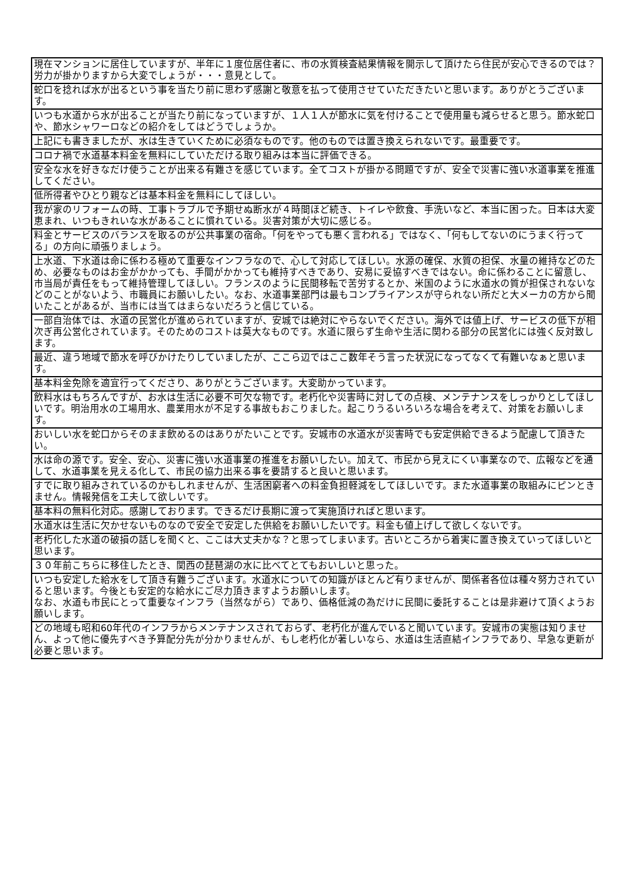| 現在マンションに居住していますが、半年に１度位居住者に、市の水質検査結果情報を開示して頂けたら住民が安心できるのでは？労力が掛かりますから大変でしょうが・・・意見として。 |
| 蛇口を捻れば水が出るという事を当たり前に思わず感謝と敬意を払って使用させていただきたいと思います。ありがとうございます。 |
| いつも水道から水が出ることが当たり前になっていますが、１人１人が節水に気を付けることで使用量も減らせると思う。節水蛇口や、節水シャワーロなどの紹介をしてはどうでしょうか。 |
| 上記にも書きましたが、水は生きていくために必須なものです。他のものでは置き換えられないです。最重要です。 |
| コロナ禍で水道基本料金を無料にしていただける取り組みは本当に評価できる。 |
| 安全な水を好きなだけ使うことが出来る有難さを感じています。全てコストが掛かる問題ですが、安全で災害に強い水道事業を推進してください。 |
| 低所得者やひとり親などは基本料金を無料にしてほしい。 |
| 我が家のリフォームの時、工事トラブルで予期せぬ断水が４時間ほど続き、トイレや飲食、手洗いなど、本当に困った。日本は大変恵まれ、いつもきれいな水があることに慣れている。災害対策が大切に感じる。 |
| 料金とサービスのバランスを取るのが公共事業の宿命。「何をやっても悪く言われる」ではなく、「何もしてないのにうまく行ってる」の方向に頑張りましょう。 |
| 上水道、下水道は命に係わる極めて重要なインフラなので、心して対応してほしい。水源の確保、水質の担保、水量の維持などのため、必要なものはお金がかかっても、手間がかかっても維持すべきであり、安易に妥協すべきではない。命に係わることに留意し、市当局が責任をもって維持管理してほしい。フランスのように民間移転で苦労するとか、米国のように水道水の質が担保されないなどのことがないよう、市職員にお願いしたい。なお、水道事業部門は最もコンプライアンスが守られない所だと大メーカの方から聞いたことがあるが、当市には当てはまらないだろうと信じている。 |
| 一部自治体では、水道の民営化が進められていますが、安城では絶対にやらないでください。海外では値上げ、サービスの低下が相次ぎ再公営化されています。そのためのコストは莫大なものです。水道に限らず生命や生活に関わる部分の民営化には強く反対致します。 |
| 最近、違う地域で節水を呼びかけたりしていましたが、ここら辺ではここ数年そう言った状況になってなくて有難いなぁと思います。 |
| 基本料金免除を適宜行ってくださり、ありがとうございます。大変助かっています。 |
| 飲料水はもちろんですが、お水は生活に必要不可欠な物です。老朽化や災害時に対しての点検、メンテナンスをしっかりとしてほしいです。明治用水の工場用水、農業用水が不足する事故もおこりました。起こりうるいろいろな場合を考えて、対策をお願いします。 |
| おいしい水を蛇口からそのまま飲めるのはありがたいことです。安城市の水道水が災害時でも安定供給できるよう配慮して頂きたい。 |
| 水は命の源です。安全、安心、災害に強い水道事業の推進をお願いしたい。加えて、市民から見えにくい事業なので、広報などを通して、水道事業を見える化して、市民の協力出来る事を要請すると良いと思います。 |
| すでに取り組みされているのかもしれませんが、生活困窮者への料金負担軽減をしてほしいです。また水道事業の取組みにピンときません。情報発信を工夫して欲しいです。 |
| 基本料の無料化対応。感謝しております。できるだけ長期に渡って実施頂ければと思います。 |
| 水道水は生活に欠かせないものなので安全で安定した供給をお願いしたいです。料金も値上げして欲しくないです。 |
| 老朽化した水道の破損の話しを聞くと、ここは大丈夫かな？と思ってしまいます。古いところから着実に置き換えていってほしいと思います。 |
| ３０年前こちらに移住したとき、関西の琵琶湖の水に比べてとてもおいしいと思った。 |
| いつも安定した給水をして頂き有難うございます。水道水についての知識がほとんど有りませんが、関係者各位は種々努力されていると思います。今後とも安定的な給水にご尽力頂きますようお願いします。 なお、水道も市民にとって重要なインフラ（当然ながら）であり、価格低減の為だけに民間に委託することは是非避けて頂くようお願いします。 |
| どの地域も昭和60年代のインフラからメンテナンスされておらず、老朽化が進んでいると聞いています。安城市の実態は知りません、よって他に優先すべき予算配分先が分かりませんが、もし老朽化が著しいなら、水道は生活直結インフラであり、早急な更新が必要と思います。 |